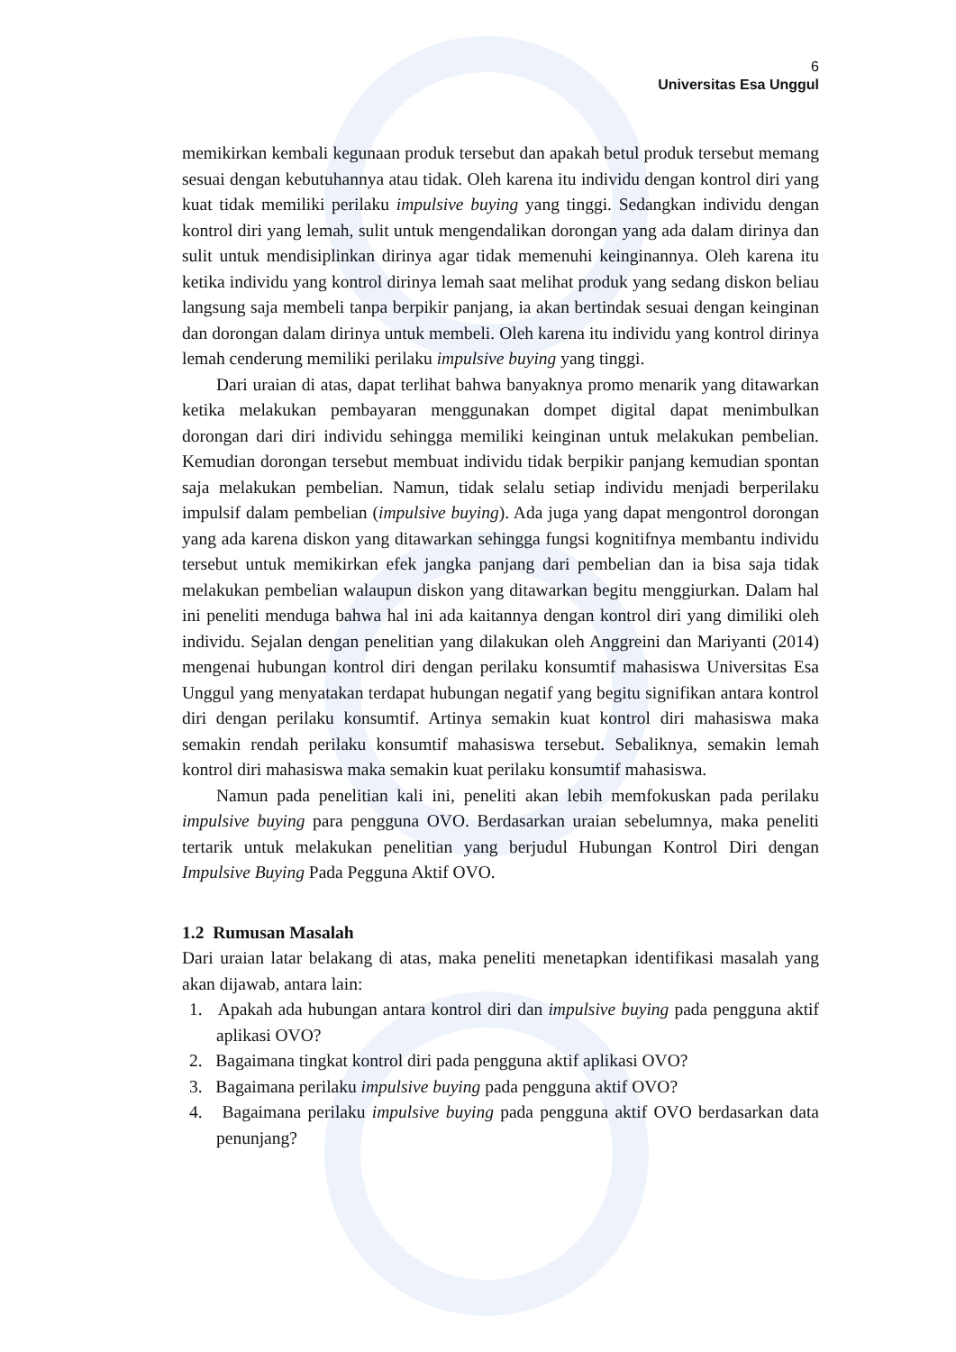6
Universitas Esa Unggul
memikirkan kembali kegunaan produk tersebut dan apakah betul produk tersebut memang sesuai dengan kebutuhannya atau tidak. Oleh karena itu individu dengan kontrol diri yang kuat tidak memiliki perilaku impulsive buying yang tinggi. Sedangkan individu dengan kontrol diri yang lemah, sulit untuk mengendalikan dorongan yang ada dalam dirinya dan sulit untuk mendisiplinkan dirinya agar tidak memenuhi keinginannya. Oleh karena itu ketika individu yang kontrol dirinya lemah saat melihat produk yang sedang diskon beliau langsung saja membeli tanpa berpikir panjang, ia akan bertindak sesuai dengan keinginan dan dorongan dalam dirinya untuk membeli. Oleh karena itu individu yang kontrol dirinya lemah cenderung memiliki perilaku impulsive buying yang tinggi.
Dari uraian di atas, dapat terlihat bahwa banyaknya promo menarik yang ditawarkan ketika melakukan pembayaran menggunakan dompet digital dapat menimbulkan dorongan dari diri individu sehingga memiliki keinginan untuk melakukan pembelian. Kemudian dorongan tersebut membuat individu tidak berpikir panjang kemudian spontan saja melakukan pembelian. Namun, tidak selalu setiap individu menjadi berperilaku impulsif dalam pembelian (impulsive buying). Ada juga yang dapat mengontrol dorongan yang ada karena diskon yang ditawarkan sehingga fungsi kognitifnya membantu individu tersebut untuk memikirkan efek jangka panjang dari pembelian dan ia bisa saja tidak melakukan pembelian walaupun diskon yang ditawarkan begitu menggiurkan. Dalam hal ini peneliti menduga bahwa hal ini ada kaitannya dengan kontrol diri yang dimiliki oleh individu. Sejalan dengan penelitian yang dilakukan oleh Anggreini dan Mariyanti (2014) mengenai hubungan kontrol diri dengan perilaku konsumtif mahasiswa Universitas Esa Unggul yang menyatakan terdapat hubungan negatif yang begitu signifikan antara kontrol diri dengan perilaku konsumtif. Artinya semakin kuat kontrol diri mahasiswa maka semakin rendah perilaku konsumtif mahasiswa tersebut. Sebaliknya, semakin lemah kontrol diri mahasiswa maka semakin kuat perilaku konsumtif mahasiswa.
Namun pada penelitian kali ini, peneliti akan lebih memfokuskan pada perilaku impulsive buying para pengguna OVO. Berdasarkan uraian sebelumnya, maka peneliti tertarik untuk melakukan penelitian yang berjudul Hubungan Kontrol Diri dengan Impulsive Buying Pada Pegguna Aktif OVO.
1.2 Rumusan Masalah
Dari uraian latar belakang di atas, maka peneliti menetapkan identifikasi masalah yang akan dijawab, antara lain:
1. Apakah ada hubungan antara kontrol diri dan impulsive buying pada pengguna aktif aplikasi OVO?
2. Bagaimana tingkat kontrol diri pada pengguna aktif aplikasi OVO?
3. Bagaimana perilaku impulsive buying pada pengguna aktif OVO?
4. Bagaimana perilaku impulsive buying pada pengguna aktif OVO berdasarkan data penunjang?